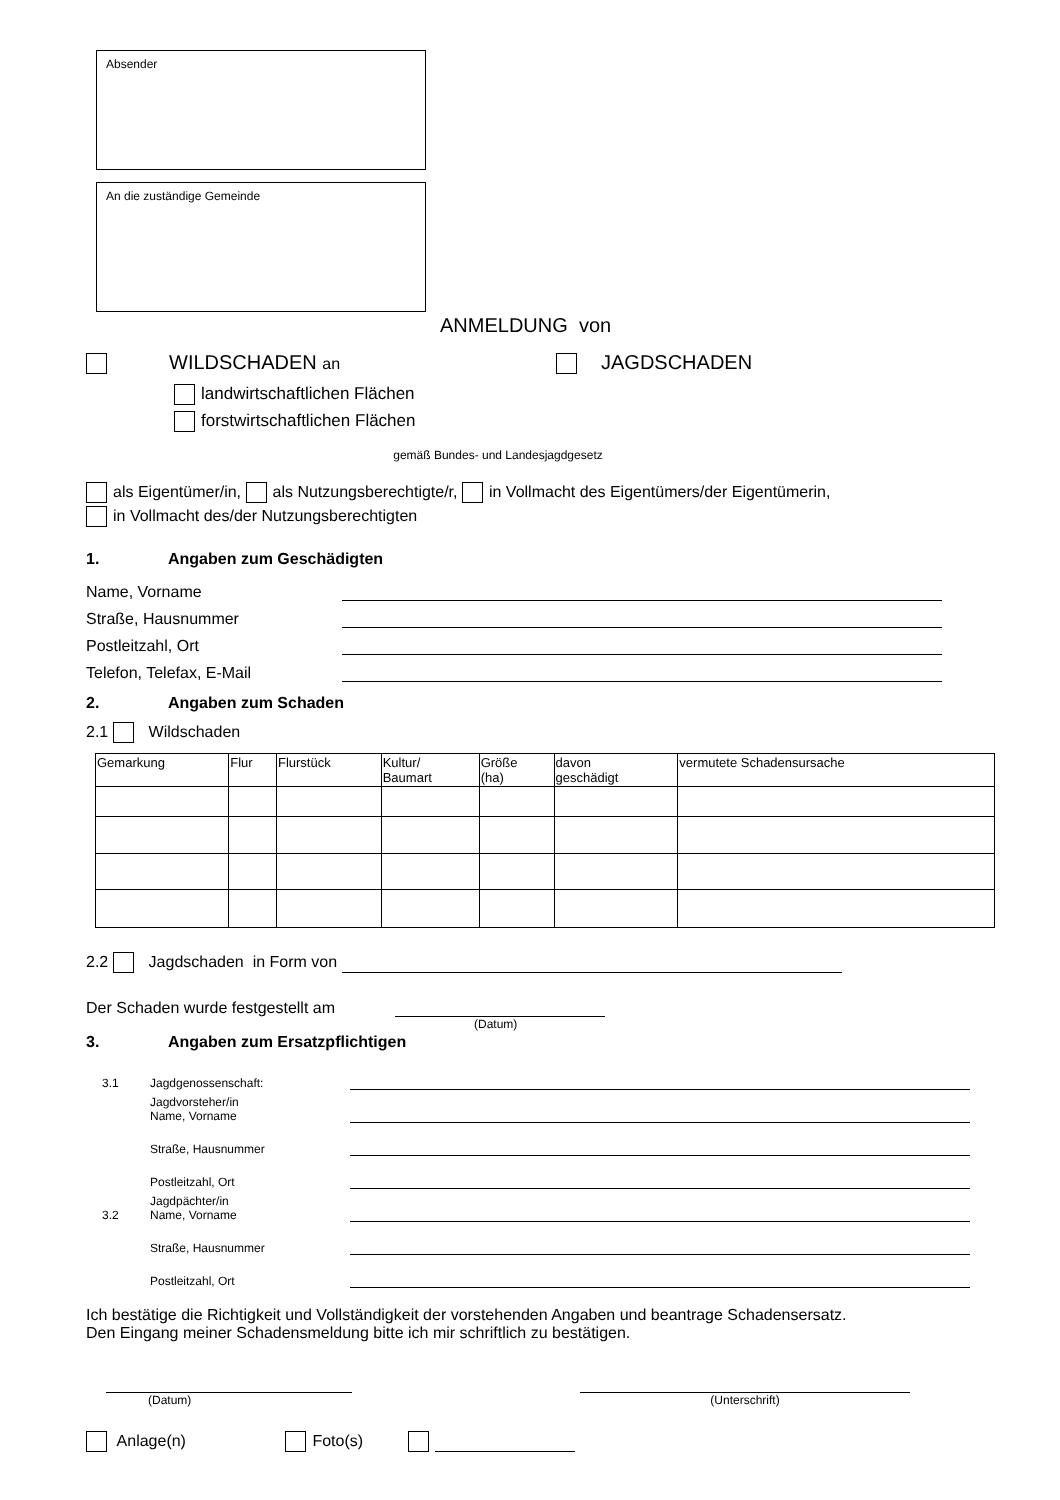Absender
An die zuständige Gemeinde
ANMELDUNG von
WILDSCHADEN an
JAGDSCHADEN
landwirtschaftlichen Flächen
forstwirtschaftlichen Flächen
gemäß Bundes- und Landesjagdgesetz
als Eigentümer/in, als Nutzungsberechtigte/r, in Vollmacht des Eigentümers/der Eigentümerin,
in Vollmacht des/der Nutzungsberechtigten
1. Angaben zum Geschädigten
Name, Vorname
Straße, Hausnummer
Postleitzahl, Ort
Telefon, Telefax, E-Mail
2. Angaben zum Schaden
2.1 Wildschaden
| Gemarkung | Flur | Flurstück | Kultur/ Baumart | Größe (ha) | davon geschädigt | vermutete Schadensursache |
| --- | --- | --- | --- | --- | --- | --- |
2.2 Jagdschaden in Form von
Der Schaden wurde festgestellt am
(Datum)
3. Angaben zum Ersatzpflichtigen
3.1
Jagdgenossenschaft:
Jagdvorsteher/in
Name, Vorname
Straße, Hausnummer
Postleitzahl, Ort
3.2
Jagdpächter/in
Name, Vorname
Straße, Hausnummer
Postleitzahl, Ort
Ich bestätige die Richtigkeit und Vollständigkeit der vorstehenden Angaben und beantrage Schadensersatz.
Den Eingang meiner Schadensmeldung bitte ich mir schriftlich zu bestätigen.
(Datum) (Unterschrift)
Anlage(n) Foto(s)